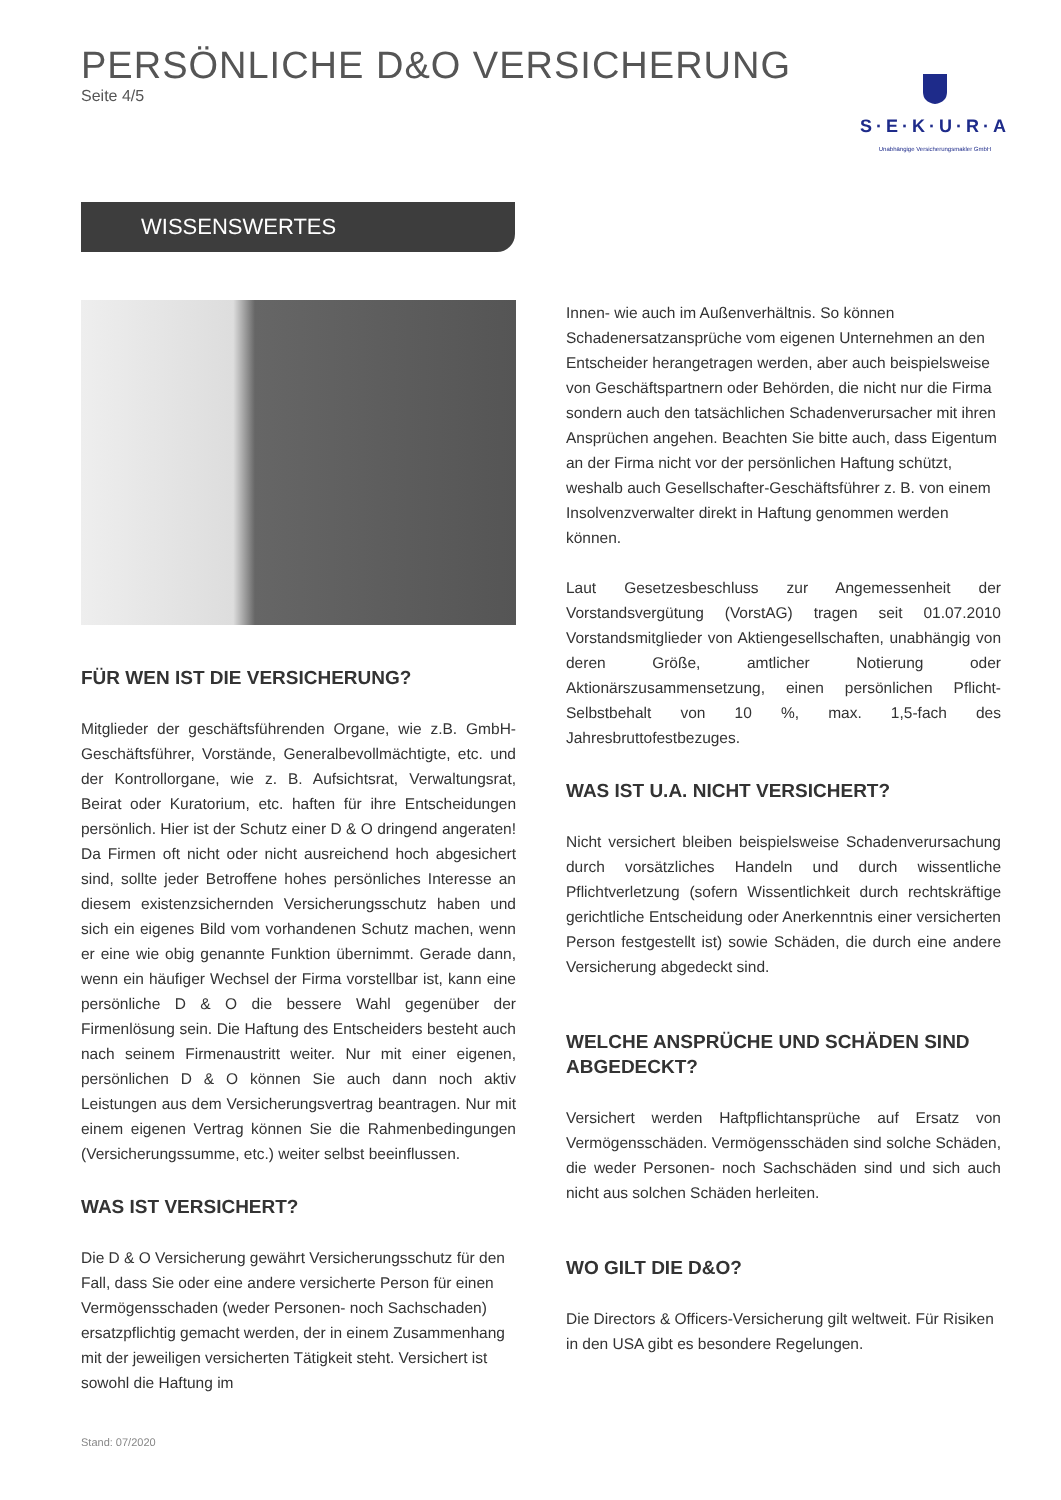PERSÖNLICHE D&O VERSICHERUNG
Seite 4/5
S·E·K·U·R·A
Unabhängige Versicherungsmakler GmbH
WISSENSWERTES
FÜR WEN IST DIE VERSICHERUNG?
Mitglieder der geschäftsführenden Organe, wie z.B. GmbH-Geschäftsführer, Vorstände, Generalbevollmächtigte, etc. und der Kontrollorgane, wie z. B. Aufsichtsrat, Verwaltungsrat, Beirat oder Kuratorium, etc. haften für ihre Entscheidungen persönlich. Hier ist der Schutz einer D & O dringend angeraten! Da Firmen oft nicht oder nicht ausreichend hoch abgesichert sind, sollte jeder Betroffene hohes persönliches Interesse an diesem existenzsichernden Versicherungsschutz haben und sich ein eigenes Bild vom vorhandenen Schutz machen, wenn er eine wie obig genannte Funktion übernimmt. Gerade dann, wenn ein häufiger Wechsel der Firma vorstellbar ist, kann eine persönliche D & O die bessere Wahl gegenüber der Firmenlösung sein. Die Haftung des Entscheiders besteht auch nach seinem Firmenaustritt weiter. Nur mit einer eigenen, persönlichen D & O können Sie auch dann noch aktiv Leistungen aus dem Versicherungsvertrag beantragen. Nur mit einem eigenen Vertrag können Sie die Rahmenbedingungen (Versicherungssumme, etc.) weiter selbst beeinflussen.
WAS IST VERSICHERT?
Die D & O Versicherung gewährt Versicherungsschutz für den Fall, dass Sie oder eine andere versicherte Person für einen Vermögensschaden (weder Personen- noch Sachschaden) ersatzpflichtig gemacht werden, der in einem Zusammenhang mit der jeweiligen versicherten Tätigkeit steht. Versichert ist sowohl die Haftung im
Innen- wie auch im Außenverhältnis. So können Schadenersatzansprüche vom eigenen Unternehmen an den Entscheider herangetragen werden, aber auch beispielsweise von Geschäftspartnern oder Behörden, die nicht nur die Firma sondern auch den tatsächlichen Schadenverursacher mit ihren Ansprüchen angehen. Beachten Sie bitte auch, dass Eigentum an der Firma nicht vor der persönlichen Haftung schützt, weshalb auch Gesellschafter-Geschäftsführer z. B. von einem Insolvenzverwalter direkt in Haftung genommen werden können.
Laut Gesetzesbeschluss zur Angemessenheit der Vorstandsvergütung (VorstAG) tragen seit 01.07.2010 Vorstandsmitglieder von Aktiengesellschaften, unabhängig von deren Größe, amtlicher Notierung oder Aktionärszusammensetzung, einen persönlichen Pflicht-Selbstbehalt von 10 %, max. 1,5-fach des Jahresbruttofestbezuges.
WAS IST U.A. NICHT VERSICHERT?
Nicht versichert bleiben beispielsweise Schadenverursachung durch vorsätzliches Handeln und durch wissentliche Pflichtverletzung (sofern Wissentlichkeit durch rechtskräftige gerichtliche Entscheidung oder Anerkenntnis einer versicherten Person festgestellt ist) sowie Schäden, die durch eine andere Versicherung abgedeckt sind.
WELCHE ANSPRÜCHE UND SCHÄDEN SIND ABGEDECKT?
Versichert werden Haftpflichtansprüche auf Ersatz von Vermögensschäden. Vermögensschäden sind solche Schäden, die weder Personen- noch Sachschäden sind und sich auch nicht aus solchen Schäden herleiten.
WO GILT DIE D&O?
Die Directors & Officers-Versicherung gilt weltweit. Für Risiken in den USA gibt es besondere Regelungen.
Stand: 07/2020